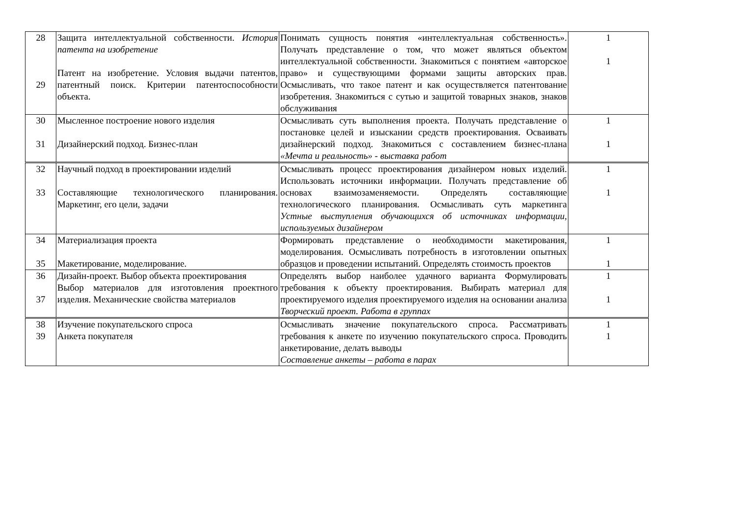| 28 29 | Защита интеллектуальной собственности. История патента на изобретение Патент на изобретение. Условия выдачи патентов, патентный поиск. Критерии патентоспособности объекта. | Понимать сущность понятия «интеллектуальная собственность». Получать представление о том, что может являться объектом интеллектуальной собственности. Знакомиться с понятием «авторское право» и существующими формами защиты авторских прав. Осмысливать, что такое патент и как осуществляется патентование изобретения. Знакомиться с сутью и защитой товарных знаков, знаков обслуживания | 1 1 |
| 30 31 | Мысленное построение нового изделия Дизайнерский подход. Бизнес-план | Осмысливать суть выполнения проекта. Получать представление о постановке целей и изыскании средств проектирования. Осваивать дизайнерский подход. Знакомиться с составлением бизнес-плана «Мечта и реальность» - выставка работ | 1 1 |
| 32 33 | Научный подход в проектировании изделий Составляющие технологического планирования. Маркетинг, его цели, задачи | Осмысливать процесс проектирования дизайнером новых изделий. Использовать источники информации. Получать представление об основах взаимозаменяемости. Определять составляющие технологического планирования. Осмысливать суть маркетинга Устные выступления обучающихся об источниках информации, используемых дизайнером | 1 1 |
| 34 35 | Материализация проекта Макетирование, моделирование. | Формировать представление о необходимости макетирования, моделирования. Осмысливать потребность в изготовлении опытных образцов и проведении испытаний. Определять стоимость проектов | 1 1 |
| 36 37 | Дизайн-проект. Выбор объекта проектирования Выбор материалов для изготовления проектного изделия. Механические свойства материалов | Определять выбор наиболее удачного варианта Формулировать требования к объекту проектирования. Выбирать материал для проектируемого изделия проектируемого изделия на основании анализа Творческий проект. Работа в группах | 1 1 |
| 38 39 | Изучение покупательского спроса Анкета покупателя | Осмысливать значение покупательского спроса. Рассматривать требования к анкете по изучению покупательского спроса. Проводить анкетирование, делать выводы Составление анкеты – работа в парах | 1 1 |